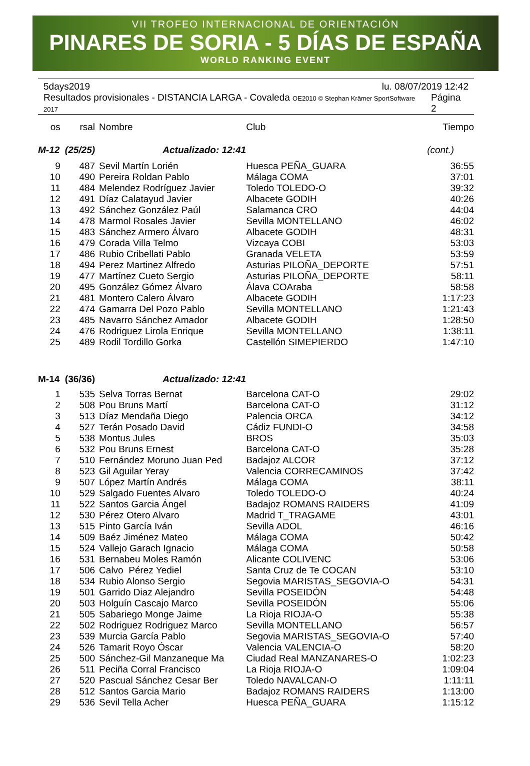VII TROFEO INTERNACIONAL DE ORIENTACIÓN
PINARES DE SORIA - 5 DÍAS DE ESPAÑA
WORLD RANKING EVENT
5days2019 lu. 08/07/2019 12:42
Resultados provisionales - DISTANCIA LARGA - Covaleda OE2010 © Stephan Krämer SportSoftware 2017 Página 2
| os | rsal | Nombre | Club | Tiempo |
| --- | --- | --- | --- | --- |
| M-12 (25/25) Actualizado: 12:41 | | | | (cont.) |
| 9 | 487 | Sevil Martín Lorién | Huesca PEÑA_GUARA | 36:55 |
| 10 | 490 | Pereira Roldan Pablo | Málaga COMA | 37:01 |
| 11 | 484 | Melendez Rodríguez Javier | Toledo TOLEDO-O | 39:32 |
| 12 | 491 | Díaz Calatayud Javier | Albacete GODIH | 40:26 |
| 13 | 492 | Sánchez González Paúl | Salamanca CRO | 44:04 |
| 14 | 478 | Marmol Rosales Javier | Sevilla MONTELLANO | 46:02 |
| 15 | 483 | Sánchez Armero Álvaro | Albacete GODIH | 48:31 |
| 16 | 479 | Corada Villa Telmo | Vizcaya COBI | 53:03 |
| 17 | 486 | Rubio Cribellati Pablo | Granada VELETA | 53:59 |
| 18 | 494 | Perez Martinez Alfredo | Asturias PILOÑA_DEPORTE | 57:51 |
| 19 | 477 | Martínez Cueto Sergio | Asturias PILOÑA_DEPORTE | 58:11 |
| 20 | 495 | González Gómez Álvaro | Álava COAraba | 58:58 |
| 21 | 481 | Montero Calero Álvaro | Albacete GODIH | 1:17:23 |
| 22 | 474 | Gamarra Del Pozo Pablo | Sevilla MONTELLANO | 1:21:43 |
| 23 | 485 | Navarro Sánchez Amador | Albacete GODIH | 1:28:50 |
| 24 | 476 | Rodriguez Lirola Enrique | Sevilla MONTELLANO | 1:38:11 |
| 25 | 489 | Rodil Tordillo Gorka | Castellón SIMEPIERDO | 1:47:10 |
| M-14 (36/36) Actualizado: 12:41 | | | | |
| 1 | 535 | Selva Torras Bernat | Barcelona CAT-O | 29:02 |
| 2 | 508 | Pou Bruns Martí | Barcelona CAT-O | 31:12 |
| 3 | 513 | Díaz Mendaña Diego | Palencia ORCA | 34:12 |
| 4 | 527 | Terán Posado David | Cádiz FUNDI-O | 34:58 |
| 5 | 538 | Montus Jules | BROS | 35:03 |
| 6 | 532 | Pou Bruns Ernest | Barcelona CAT-O | 35:28 |
| 7 | 510 | Fernández Moruno Juan Ped | Badajoz ALCOR | 37:12 |
| 8 | 523 | Gil Aguilar Yeray | Valencia CORRECAMINOS | 37:42 |
| 9 | 507 | López Martín Andrés | Málaga COMA | 38:11 |
| 10 | 529 | Salgado Fuentes Alvaro | Toledo TOLEDO-O | 40:24 |
| 11 | 522 | Santos Garcia Ángel | Badajoz ROMANS RAIDERS | 41:09 |
| 12 | 530 | Pérez Otero Alvaro | Madrid T_TRAGAME | 43:01 |
| 13 | 515 | Pinto García Iván | Sevilla ADOL | 46:16 |
| 14 | 509 | Baéz Jiménez Mateo | Málaga COMA | 50:42 |
| 15 | 524 | Vallejo Garach Ignacio | Málaga COMA | 50:58 |
| 16 | 531 | Bernabeu Moles Ramón | Alicante COLIVENC | 53:06 |
| 17 | 506 | Calvo Pérez Yediel | Santa Cruz de Te COCAN | 53:10 |
| 18 | 534 | Rubio Alonso Sergio | Segovia MARISTAS_SEGOVIA-O | 54:31 |
| 19 | 501 | Garrido Diaz Alejandro | Sevilla POSEIDÓN | 54:48 |
| 20 | 503 | Holguín Cascajo Marco | Sevilla POSEIDÓN | 55:06 |
| 21 | 505 | Sabariego Monge Jaime | La Rioja RIOJA-O | 55:38 |
| 22 | 502 | Rodriguez Rodriguez Marco | Sevilla MONTELLANO | 56:57 |
| 23 | 539 | Murcia García Pablo | Segovia MARISTAS_SEGOVIA-O | 57:40 |
| 24 | 526 | Tamarit Royo Óscar | Valencia VALENCIA-O | 58:20 |
| 25 | 500 | Sánchez-Gil Manzaneque Ma | Ciudad Real MANZANARES-O | 1:02:23 |
| 26 | 511 | Peciña Corral Francisco | La Rioja RIOJA-O | 1:09:04 |
| 27 | 520 | Pascual Sánchez Cesar Ber | Toledo NAVALCAN-O | 1:11:11 |
| 28 | 512 | Santos Garcia Mario | Badajoz ROMANS RAIDERS | 1:13:00 |
| 29 | 536 | Sevil Tella Acher | Huesca PEÑA_GUARA | 1:15:12 |